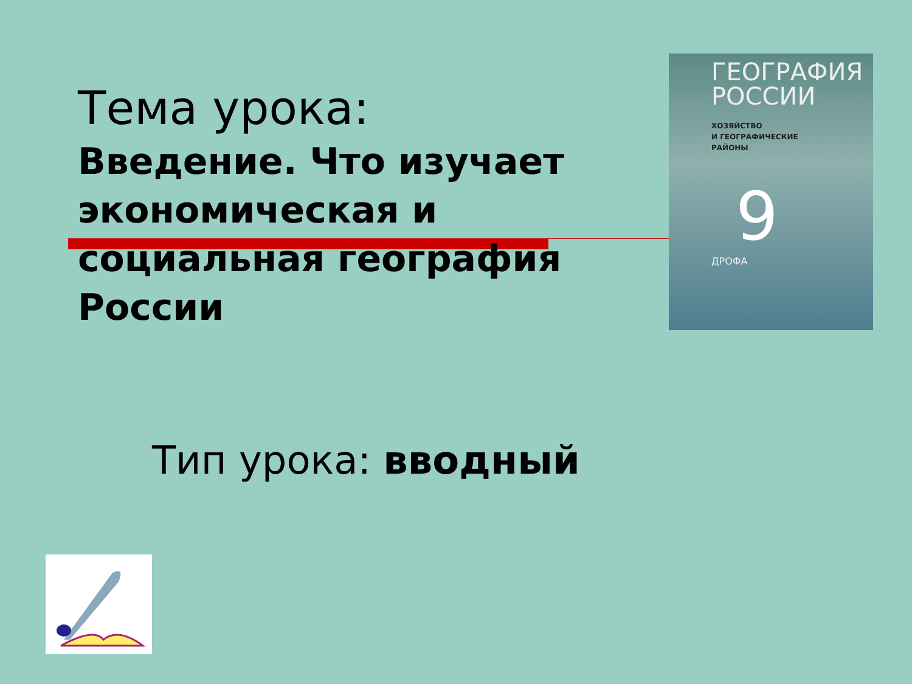Тема урока:
Введение. Что изучает экономическая и социальная география России
ГЕОГРАФИЯ
РОССИИ
ХОЗЯЙСТВО
И ГЕОГРАФИЧЕСКИЕ
РАЙОНЫ
9
ДРОФА
Тип урока: вводный